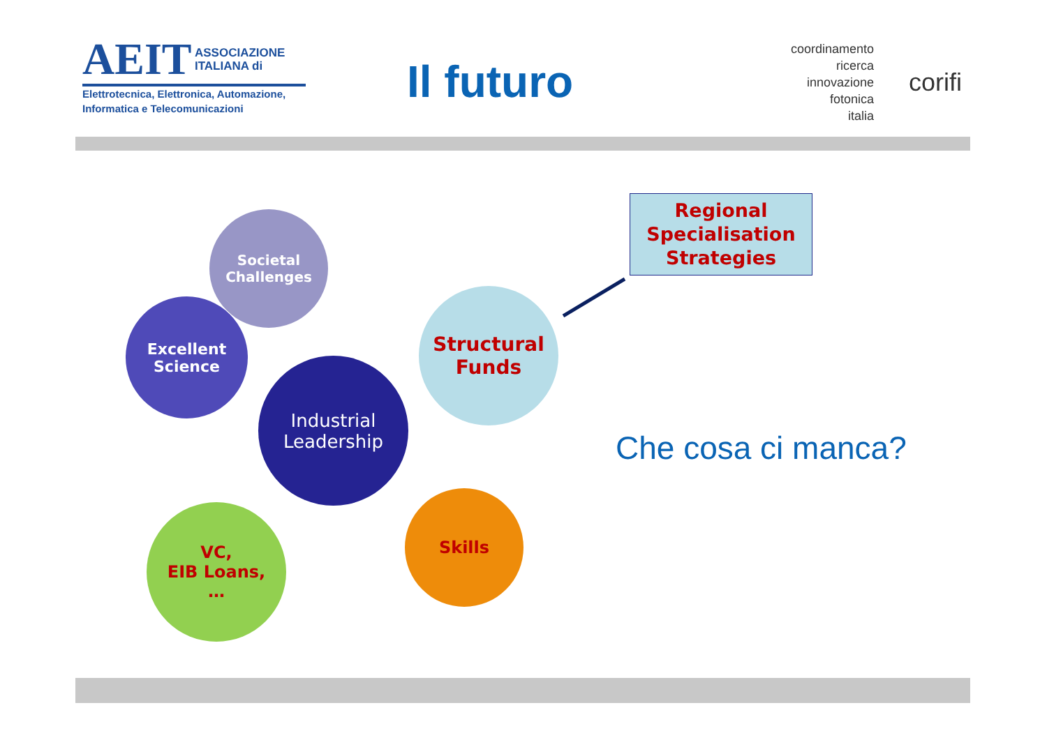AEIT ASSOCIAZIONE
ITALIANA di
Elettrotecnica, Elettronica, Automazione,
Informatica e Telecomunicazioni
Il futuro
coordinamento
ricerca
innovazione
fotonica
italia
corifi
Societal
Challenges
Excellent
Science
Industrial
Leadership
Structural
Funds
VC,
EIB Loans,
…
Skills
Regional
Specialisation
Strategies
Che cosa ci manca?